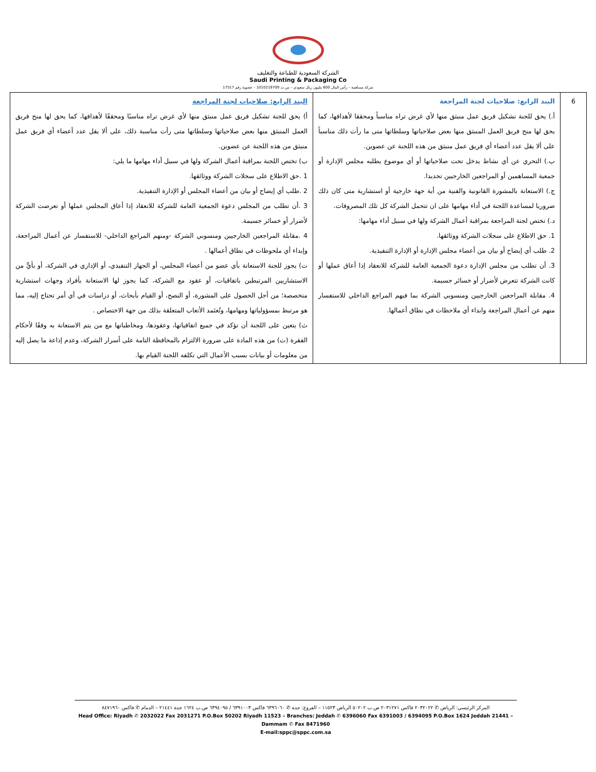الشركة السعودية للطباعة والتغليف
Saudi Printing & Packaging Co
شركة مساهمة – رأس المال 600 مليون ريال سعودي – س.ت 1010219709 – عضوية رقم 17517
| 6 | البند الرابع: صلاحيات لجنة المراجعة أ.) يحق للجنة تشكيل فريق عمل منبثق منها لأي غرض تراه مناسباً ومحققا لأهدافها، كما يحق لها منح فريق العمل المنبثق منها بعض صلاحياتها وسلطاتها متى ما رأت ذلك مناسباً على ألا يقل عدد أعضاء أي فريق عمل منبثق من هذه اللجنة عن عضوين. ب.) التحري عن أي نشاط يدخل تحت صلاحياتها أو أي موضوع يطلبه مجلس الإدارة أو جمعية المساهمين أو المراجعين الخارجيين تحديدا. ج.) الاستعانة بالمشورة القانونية والفنية من أية جهة خارجية أو استشارية متى كان ذلك ضروريا لمساعدة اللجنة في أداء مهامها على ان تتحمل الشركة كل تلك المصروفات. د.) تختص لجنة المراجعة بمراقبة أعمال الشركة ولها في سبيل أداء مهامها: 1. حق الاطلاع على سجلات الشركة ووثائقها. 2. طلب أي إيضاح أو بيان من أعضاء مجلس الإدارة أو الإدارة التنفيذية. 3. أن تطلب من مجلس الإدارة دعوة الجمعية العامة للشركة للانعقاد إذا أعاق عملها أو كانت الشركة تتعرض لأضرار أو خسائر جسيمة. 4. مقابلة المراجعين الخارجيين ومنسوبي الشركة بما فيهم المراجع الداخلي للاستفسار منهم عن أعمال المراجعة وابداء أي ملاحظات في نطاق أعمالها. | البند الرابع: صلاحيات لجنة المراجعة أ) يحق للجنة تشكيل فريق عمل منبثق منها لأي غرض تراه مناسبًا ومحققًا لأهدافها، كما يحق لها منح فريق العمل المنبثق منها بعض صلاحياتها وسلطاتها متى رأت مناسبة ذلك، على ألا يقل عدد أعضاء أي فريق عمل منبثق من هذه اللجنة عن عضوين. ب) تختص اللجنة بمراقبة أعمال الشركة ولها في سبيل أداء مهامها ما يلي: 1 .حق الاطلاع على سجلات الشركة ووثائقها. 2 .طلب أي إيضاح أو بيان من أعضاء المجلس أو الإدارة التنفيذية. 3 .أن تطلب من المجلس دعوة الجمعية العامة للشركة للانعقاد إذا أعاق المجلس عملها أو تعرضت الشركة لأضرار أو خسائر جسيمة. 4 .مقابلة المراجعين الخارجيين ومنسوبي الشركة -ومنهم المراجع الداخلي- للاستفسار عن أعمال المراجعة، وإبداء أي ملحوظات في نطاق أعمالها . ت) يجوز للجنة الاستعانة بأي عضو من أعضاء المجلس، أو الجهاز التنفيذي، أو الإداري في الشركة، أو بأيٍّ من الاستشاريين المرتبطين باتفاقيات، أو عقود مع الشركة، كما يجوز لها الاستعانة بأفراد وجهات استشارية متخصصة؛ من أجل الحصول على المشورة، أو النصح، أو القيام بأبحاث، أو دراسات في أي أمر تحتاج إليه، مما هو مرتبط بمسؤولياتها ومهامها، وتُعتَمد الأتعاب المتعلقة بذلك من جهة الاختصاص . ث) يتعين على اللجنة أن تؤكد في جميع اتفاقياتها، وعقودها، ومخاطباتها مع من يتم الاستعانة به وفقًا لأحكام الفقرة (ت) من هذه المادة على ضرورة الالتزام بالمحافظة التامة على أسرار الشركة، وعدم إذاعة ما يصل إليه من معلومات أو بيانات بسبب الأعمال التي تكلفه اللجنة القيام بها. |
المركز الرئيسي: الرياض ✆ ٢٠٣٢٠٢٢ فاكس ٢٠٣١٢٧١ ص.ب ٥٠٢٠٢ الرياض ١١٥٢٣ – الفروع: جدة ✆ ٦٣٩٦٠٦٠ فاكس ٦٣٩١٠٠٣ / ٦٣٩٤٠٩٥ ص.ب ١٦٢٤ جدة ٢١٤٤١ – الدمام ✆ فاكس ٨٤٧١٩٦٠
Head Office: Riyadh ✆ 2032022 Fax 2031271 P.O.Box 50202 Riyadh 11523 – Branches: Jeddah ✆ 6396060 Fax 6391003 / 6394095 P.O.Box 1624 Jeddah 21441 – Dammam ✆ Fax 8471960
E-mail:sppc@sppc.com.sa